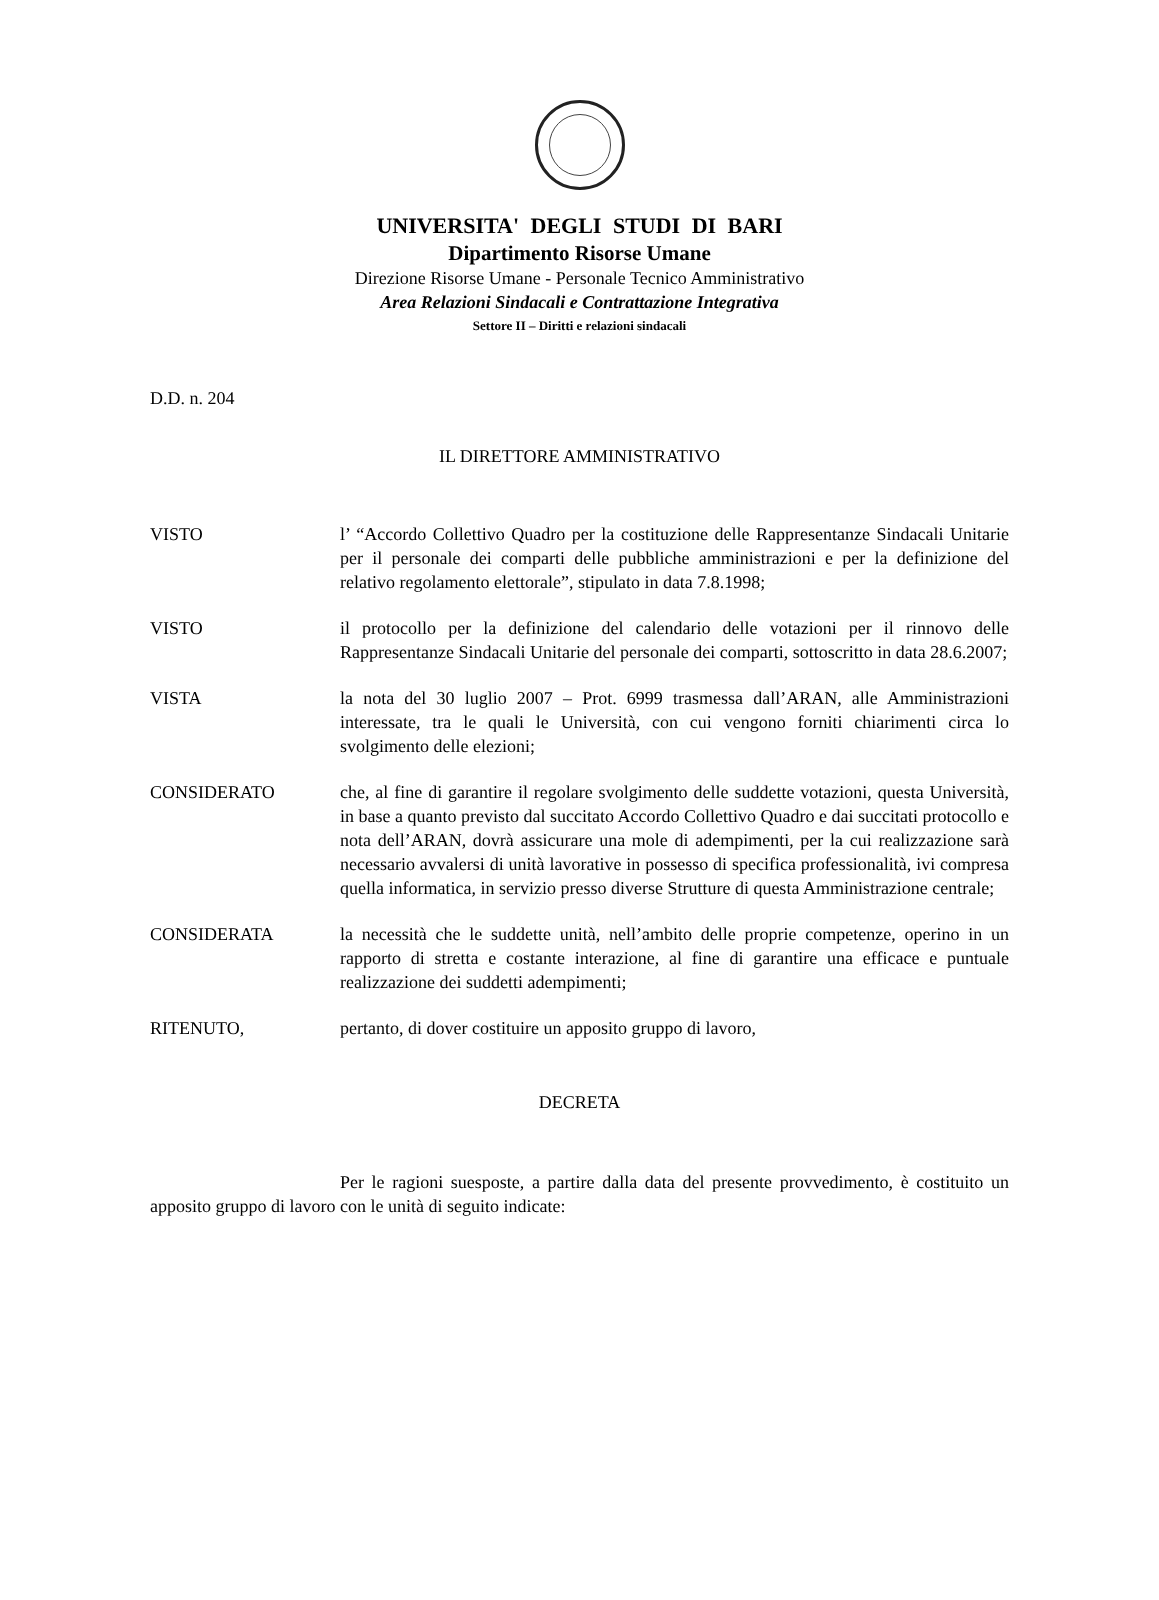UNIVERSITA' DEGLI STUDI DI BARI
Dipartimento Risorse Umane
Direzione Risorse Umane - Personale Tecnico Amministrativo
Area Relazioni Sindacali e Contrattazione Integrativa
Settore II – Diritti e relazioni sindacali
D.D. n. 204
IL DIRETTORE AMMINISTRATIVO
VISTO l’ “Accordo Collettivo Quadro per la costituzione delle Rappresentanze Sindacali Unitarie per il personale dei comparti delle pubbliche amministrazioni e per la definizione del relativo regolamento elettorale”, stipulato in data 7.8.1998;
VISTO il protocollo per la definizione del calendario delle votazioni per il rinnovo delle Rappresentanze Sindacali Unitarie del personale dei comparti, sottoscritto in data 28.6.2007;
VISTA la nota del 30 luglio 2007 – Prot. 6999 trasmessa dall’ARAN, alle Amministrazioni interessate, tra le quali le Università, con cui vengono forniti chiarimenti circa lo svolgimento delle elezioni;
CONSIDERATO che, al fine di garantire il regolare svolgimento delle suddette votazioni, questa Università, in base a quanto previsto dal succitato Accordo Collettivo Quadro e dai succitati protocollo e nota dell’ARAN, dovrà assicurare una mole di adempimenti, per la cui realizzazione sarà necessario avvalersi di unità lavorative in possesso di specifica professionalità, ivi compresa quella informatica, in servizio presso diverse Strutture di questa Amministrazione centrale;
CONSIDERATA la necessità che le suddette unità, nell’ambito delle proprie competenze, operino in un rapporto di stretta e costante interazione, al fine di garantire una efficace e puntuale realizzazione dei suddetti adempimenti;
RITENUTO, pertanto, di dover costituire un apposito gruppo di lavoro,
DECRETA
Per le ragioni suesposte, a partire dalla data del presente provvedimento, è costituito un apposito gruppo di lavoro con le unità di seguito indicate: